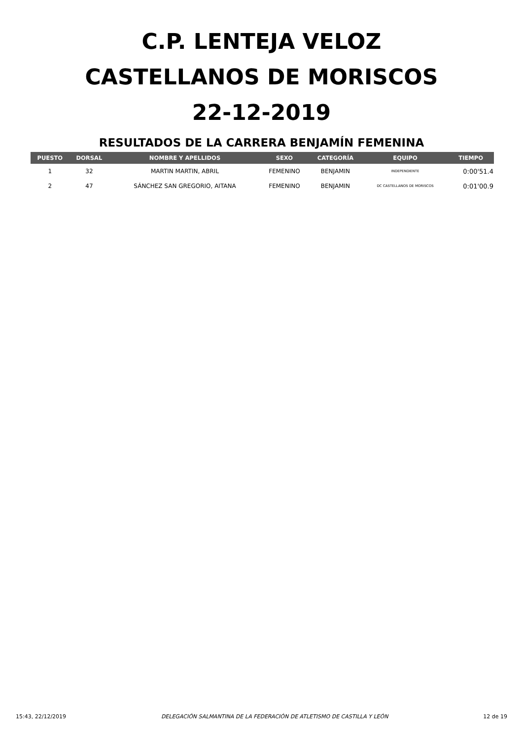C.P. LENTEJA VELOZ
CASTELLANOS DE MORISCOS
22-12-2019
RESULTADOS DE LA CARRERA BENJAMÍN FEMENINA
| PUESTO | DORSAL | NOMBRE Y APELLIDOS | SEXO | CATEGORÍA | EQUIPO | TIEMPO |
| --- | --- | --- | --- | --- | --- | --- |
| 1 | 32 | MARTIN MARTIN, ABRIL | FEMENINO | BENJAMIN | INDEPENDIENTE | 0:00'51.4 |
| 2 | 47 | SÁNCHEZ SAN GREGORIO, AITANA | FEMENINO | BENJAMIN | DC CASTELLANOS DE MORISCOS | 0:01'00.9 |
15:43, 22/12/2019 DELEGACIÓN SALMANTINA DE LA FEDERACIÓN DE ATLETISMO DE CASTILLA Y LEÓN 12 de 19